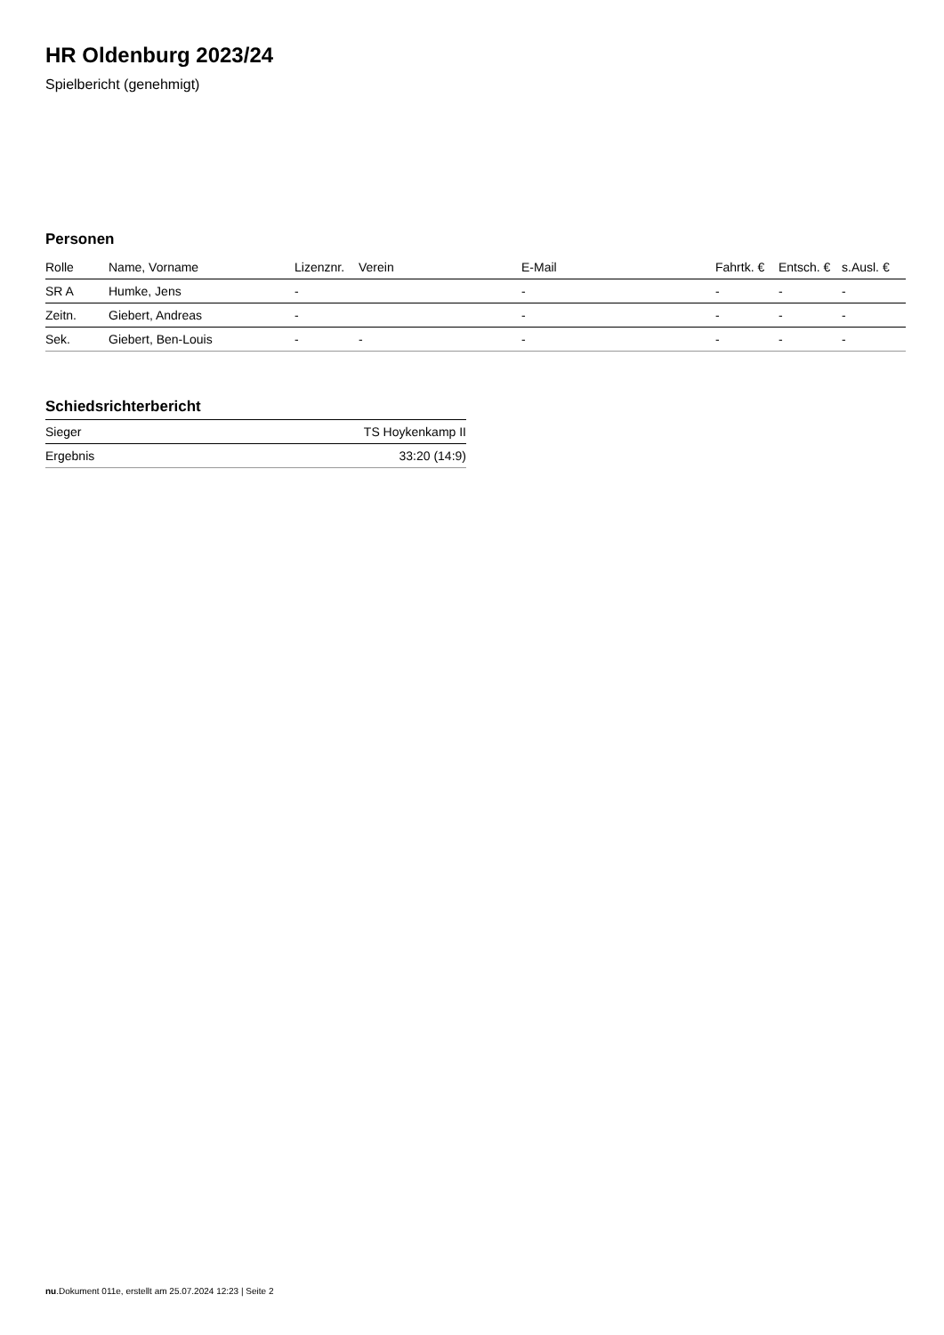HR Oldenburg 2023/24
Spielbericht (genehmigt)
Personen
| Rolle | Name, Vorname | Lizenznr. | Verein | E-Mail | Fahrtk. € | Entsch. € | s.Ausl. € |
| --- | --- | --- | --- | --- | --- | --- | --- |
| SR A | Humke, Jens | - | | - | - | - | - |
| Zeitn. | Giebert, Andreas | - | | - | - | - | - |
| Sek. | Giebert, Ben-Louis | - | - | - | - | - | - |
Schiedsrichterbericht
| Sieger | TS Hoykenkamp II |
| Ergebnis | 33:20 (14:9) |
nu.Dokument 011e, erstellt am 25.07.2024 12:23 | Seite 2